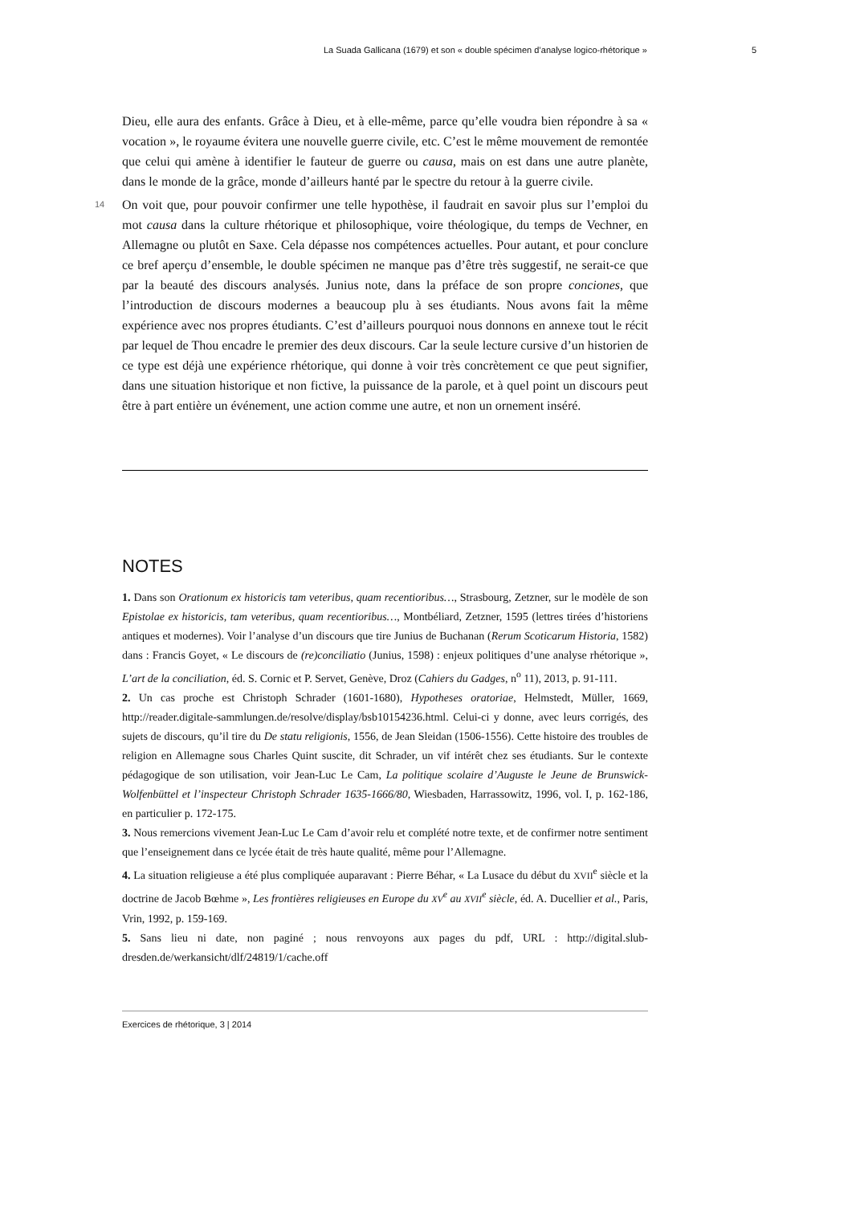La Suada Gallicana (1679) et son « double spécimen d’analyse logico-rhétorique » 5
Dieu, elle aura des enfants. Grâce à Dieu, et à elle-même, parce qu’elle voudra bien répondre à sa « vocation », le royaume évitera une nouvelle guerre civile, etc. C’est le même mouvement de remontée que celui qui amène à identifier le fauteur de guerre ou causa, mais on est dans une autre planète, dans le monde de la grâce, monde d’ailleurs hanté par le spectre du retour à la guerre civile.
14 On voit que, pour pouvoir confirmer une telle hypothèse, il faudrait en savoir plus sur l’emploi du mot causa dans la culture rhétorique et philosophique, voire théologique, du temps de Vechner, en Allemagne ou plutôt en Saxe. Cela dépasse nos compétences actuelles. Pour autant, et pour conclure ce bref aperçu d’ensemble, le double spécimen ne manque pas d’être très suggestif, ne serait-ce que par la beauté des discours analysés. Junius note, dans la préface de son propre conciones, que l’introduction de discours modernes a beaucoup plu à ses étudiants. Nous avons fait la même expérience avec nos propres étudiants. C’est d’ailleurs pourquoi nous donnons en annexe tout le récit par lequel de Thou encadre le premier des deux discours. Car la seule lecture cursive d’un historien de ce type est déjà une expérience rhétorique, qui donne à voir très concrètement ce que peut signifier, dans une situation historique et non fictive, la puissance de la parole, et à quel point un discours peut être à part entière un événement, une action comme une autre, et non un ornement inséré.
NOTES
1. Dans son Orationum ex historicis tam veteribus, quam recentioribus…, Strasbourg, Zetzner, sur le modèle de son Epistolae ex historicis, tam veteribus, quam recentioribus…, Montbéliard, Zetzner, 1595 (lettres tirées d’historiens antiques et modernes). Voir l’analyse d’un discours que tire Junius de Buchanan (Rerum Scoticarum Historia, 1582) dans : Francis Goyet, « Le discours de (re)conciliatio (Junius, 1598) : enjeux politiques d’une analyse rhétorique », L’art de la conciliation, éd. S. Cornic et P. Servet, Genève, Droz (Cahiers du Gadges, n<sup>o</sup> 11), 2013, p. 91-111.
2. Un cas proche est Christoph Schrader (1601-1680), Hypotheses oratoriae, Helmstedt, Müller, 1669, http://reader.digitale-sammlungen.de/resolve/display/bsb10154236.html. Celui-ci y donne, avec leurs corrigés, des sujets de discours, qu’il tire du De statu religionis, 1556, de Jean Sleidan (1506-1556). Cette histoire des troubles de religion en Allemagne sous Charles Quint suscite, dit Schrader, un vif intérêt chez ses étudiants. Sur le contexte pédagogique de son utilisation, voir Jean-Luc Le Cam, La politique scolaire d’Auguste le Jeune de Brunswick-Wolfenbüttel et l’inspecteur Christoph Schrader 1635-1666/80, Wiesbaden, Harrassowitz, 1996, vol. I, p. 162-186, en particulier p. 172-175.
3. Nous remercions vivement Jean-Luc Le Cam d’avoir relu et complété notre texte, et de confirmer notre sentiment que l’enseignement dans ce lycée était de très haute qualité, même pour l’Allemagne.
4. La situation religieuse a été plus compliquée auparavant : Pierre Béhar, « La Lusace du début du XVII<sup>e</sup> siècle et la doctrine de Jacob Bœhme », Les frontières religieuses en Europe du XV<sup>e</sup> au XVII<sup>e</sup> siècle, éd. A. Ducellier et al., Paris, Vrin, 1992, p. 159-169.
5. Sans lieu ni date, non paginé ; nous renvoyons aux pages du pdf, URL : http://digital.slub-dresden.de/werkansicht/dlf/24819/1/cache.off
Exercices de rhétorique, 3 | 2014